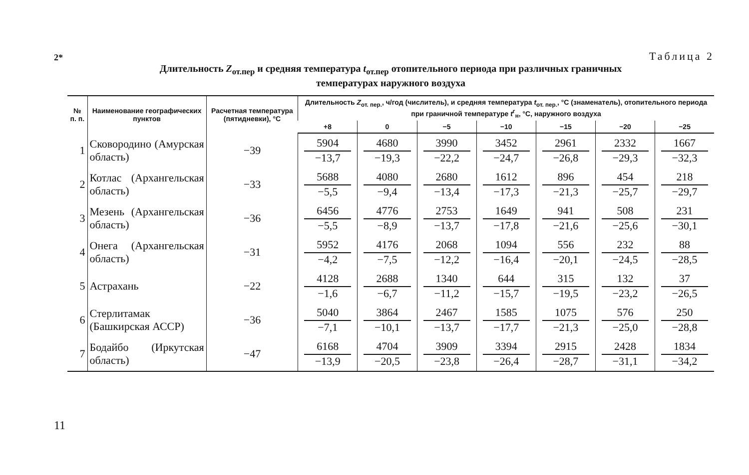2*
11
Таблица 2
Длительность Z<sub>от.пер</sub> и средняя температура t<sub>от.пер</sub> отопительного периода при различных граничных
температурах наружного воздуха
| № п. п. | Наименование географических пунктов | Расчетная темпера­тура (пя­тиднев­ки), °С | Длительность Z<sub>от. пер.</sub>, ч/год (числитель), и средняя температура t<sub>от. пер.</sub>, °С (знаменатель), отопительного периода при граничной температуре t<sup>г</sup><sub>н</sub>, °С, наруж­ного воздуха | | | | | | |
| --- | --- | --- | --- | --- | --- | --- | --- | --- | --- |
| | | | +8 | 0 | −5 | −10 | −15 | −20 | −25 |
| 1 | Сковородино (Амурская об­ласть) | −39 | 5904 −13,7 | 4680 −19,3 | 3990 −22,2 | 3452 −24,7 | 2961 −26,8 | 2332 −29,3 | 1667 −32,3 |
| 2 | Котлас (Архангельская об­ласть) | −33 | 5688 −5,5 | 4080 −9,4 | 2680 −13,4 | 1612 −17,3 | 896 −21,3 | 454 −25,7 | 218 −29,7 |
| 3 | Мезень (Архангельская об­ласть) | −36 | 6456 −5,5 | 4776 −8,9 | 2753 −13,7 | 1649 −17,8 | 941 −21,6 | 508 −25,6 | 231 −30,1 |
| 4 | Онега (Архангельская об­ласть) | −31 | 5952 −4,2 | 4176 −7,5 | 2068 −12,2 | 1094 −16,4 | 556 −20,1 | 232 −24,5 | 88 −28,5 |
| 5 | Астрахань | −22 | 4128 −1,6 | 2688 −6,7 | 1340 −11,2 | 644 −15,7 | 315 −19,5 | 132 −23,2 | 37 −26,5 |
| 6 | Стерлитамак (Башкирская АССР) | −36 | 5040 −7,1 | 3864 −10,1 | 2467 −13,7 | 1585 −17,7 | 1075 −21,3 | 576 −25,0 | 250 −28,8 |
| 7 | Бодайбо (Иркутская область) | −47 | 6168 −13,9 | 4704 −20,5 | 3909 −23,8 | 3394 −26,4 | 2915 −28,7 | 2428 −31,1 | 1834 −34,2 |